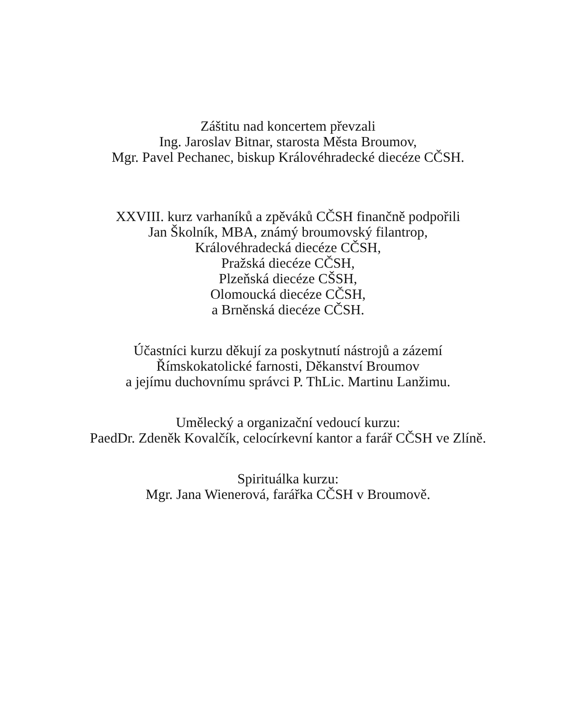Záštitu nad koncertem převzali
Ing. Jaroslav Bitnar, starosta Města Broumov,
Mgr. Pavel Pechanec, biskup Královéhradecké diecéze CČSH.
XXVIII. kurz varhaníků a zpěváků CČSH finančně podpořili
Jan Školník, MBA, známý broumovský filantrop,
Královéhradecká diecéze CČSH,
Pražská diecéze CČSH,
Plzeňská diecéze CŠSH,
Olomoucká diecéze CČSH,
a Brněnská diecéze CČSH.
Účastníci kurzu děkují za poskytnutí nástrojů a zázemí
Římskokatolické farnosti, Děkanství Broumov
a jejímu duchovnímu správci P. ThLic. Martinu Lanžimu.
Umělecký a organizační vedoucí kurzu:
PaedDr. Zdeněk Kovalčík, celocírkevní kantor a farář CČSH ve Zlíně.
Spirituálka kurzu:
Mgr. Jana Wienerová, farářka CČSH v Broumově.